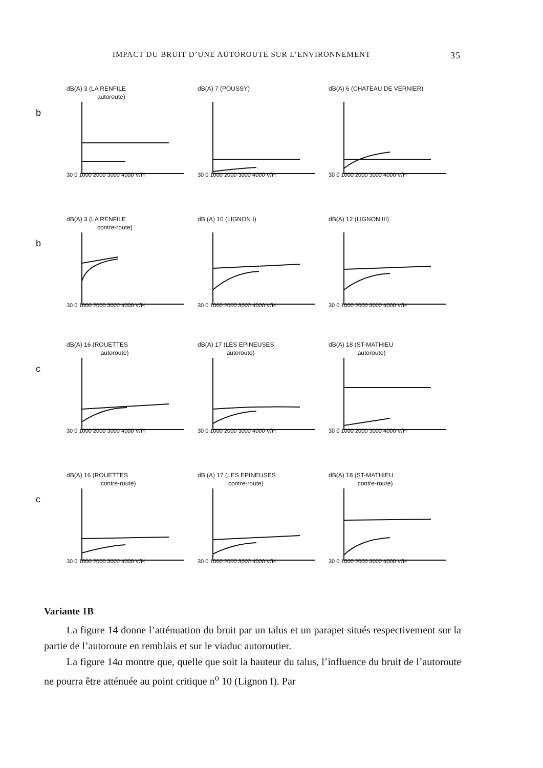IMPACT DU BRUIT D’UNE AUTOROUTE SUR L’ENVIRONNEMENT 35
b
dB(A) 3 (LA RENFILE
autoroute)
30 0 1000 2000 3000 4000 V/H
dB(A) 7 (POUSSY)
30 0 1000 2000 3000 4000 V/H
dB(A) 6 (CHATEAU DE VERNIER)
30 0 1000 2000 3000 4000 V/H
b
dB(A) 3 (LA RENFILE
contre-route)
30 0 1000 2000 3000 4000 V/H
dB (A) 10 (LIGNON I)
30 0 1000 2000 3000 4000 V/H
dB(A) 12 (LIGNON III)
30 0 1000 2000 3000 4000 V/H
c
dB(A) 16 (ROUETTES
autoroute)
30 0 1000 2000 3000 4000 V/H
dB(A) 17 (LES EPINEUSES
autoroute)
30 0 1000 2000 3000 4000 V/H
dB(A) 18 (ST-MATHIEU
autoroute)
30 0 1000 2000 3000 4000 V/H
c
dB(A) 16 (ROUETTES
contre-route)
30 0 1000 2000 3000 4000 V/H
dB (A) 17 (LES EPINEUSES
contre-route)
30 0 1000 2000 3000 4000 V/H
dB(A) 18 (ST-MATHIEU
contre-route)
30 0 1000 2000 3000 4000 V/H
Variante 1B
La figure 14 donne l’atténuation du bruit par un talus et un parapet situés respectivement sur la partie de l’autoroute en remblais et sur le viaduc autoroutier.
La figure 14a montre que, quelle que soit la hauteur du talus, l’influence du bruit de l’autoroute ne pourra être atténuée au point critique n<sup>o</sup> 10 (Lignon I). Par